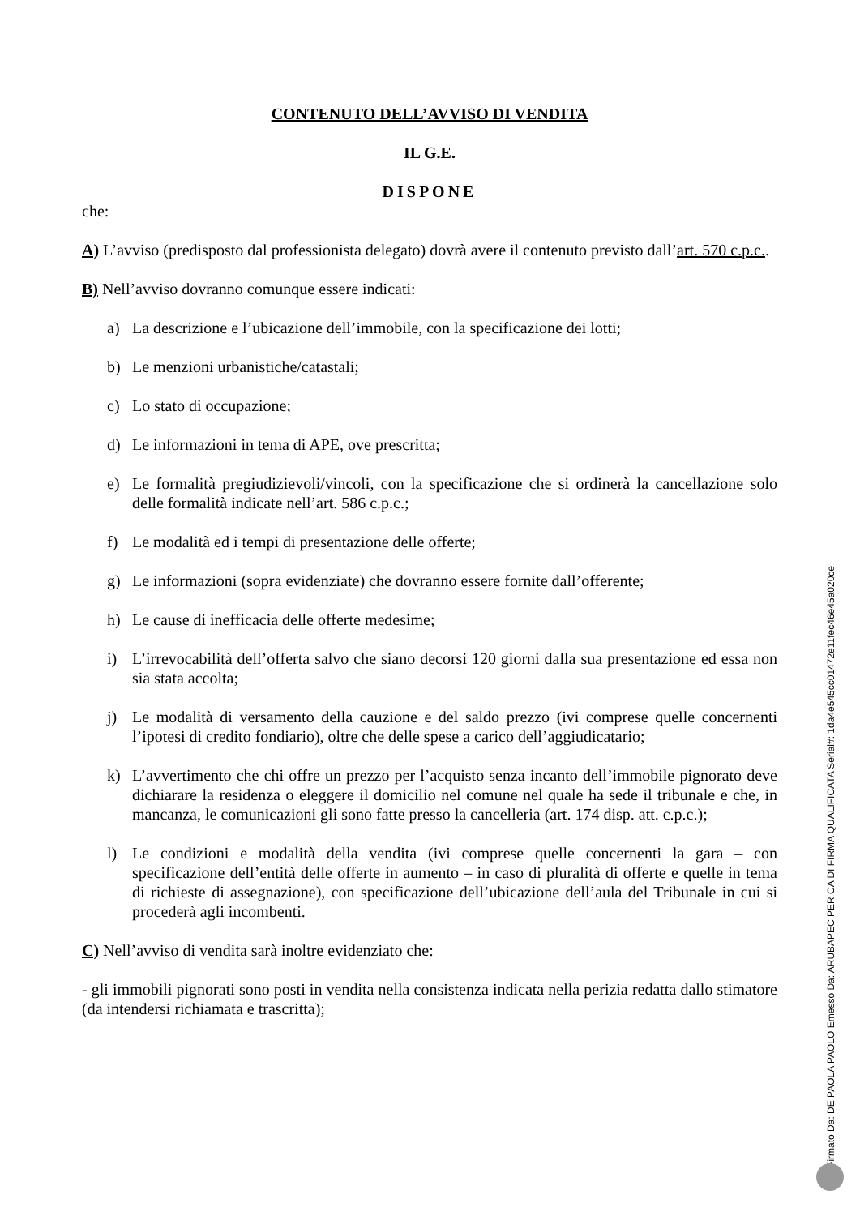CONTENUTO DELL’AVVISO DI VENDITA
IL G.E.
DISPONE
che:
A) L’avviso (predisposto dal professionista delegato) dovrà avere il contenuto previsto dall’art. 570 c.p.c..
B) Nell’avviso dovranno comunque essere indicati:
a) La descrizione e l’ubicazione dell’immobile, con la specificazione dei lotti;
b) Le menzioni urbanistiche/catastali;
c) Lo stato di occupazione;
d) Le informazioni in tema di APE, ove prescritta;
e) Le formalità pregiudizievoli/vincoli, con la specificazione che si ordinerà la cancellazione solo delle formalità indicate nell’art. 586 c.p.c.;
f) Le modalità ed i tempi di presentazione delle offerte;
g) Le informazioni (sopra evidenziate) che dovranno essere fornite dall’offerente;
h) Le cause di inefficacia delle offerte medesime;
i) L’irrevocabilità dell’offerta salvo che siano decorsi 120 giorni dalla sua presentazione ed essa non sia stata accolta;
j) Le modalità di versamento della cauzione e del saldo prezzo (ivi comprese quelle concernenti l’ipotesi di credito fondiario), oltre che delle spese a carico dell’aggiudicatario;
k) L’avvertimento che chi offre un prezzo per l’acquisto senza incanto dell’immobile pignorato deve dichiarare la residenza o eleggere il domicilio nel comune nel quale ha sede il tribunale e che, in mancanza, le comunicazioni gli sono fatte presso la cancelleria (art. 174 disp. att. c.p.c.);
l) Le condizioni e modalità della vendita (ivi comprese quelle concernenti la gara – con specificazione dell’entità delle offerte in aumento – in caso di pluralità di offerte e quelle in tema di richieste di assegnazione), con specificazione dell’ubicazione dell’aula del Tribunale in cui si procederà agli incombenti.
C) Nell’avviso di vendita sarà inoltre evidenziato che:
- gli immobili pignorati sono posti in vendita nella consistenza indicata nella perizia redatta dallo stimatore (da intendersi richiamata e trascritta);
Firmato Da: DE PAOLA PAOLO Emesso Da: ARUBAPEC PER CA DI FIRMA QUALIFICATA Serial#: 1da4e545cc01472e11fec46e45a020ce